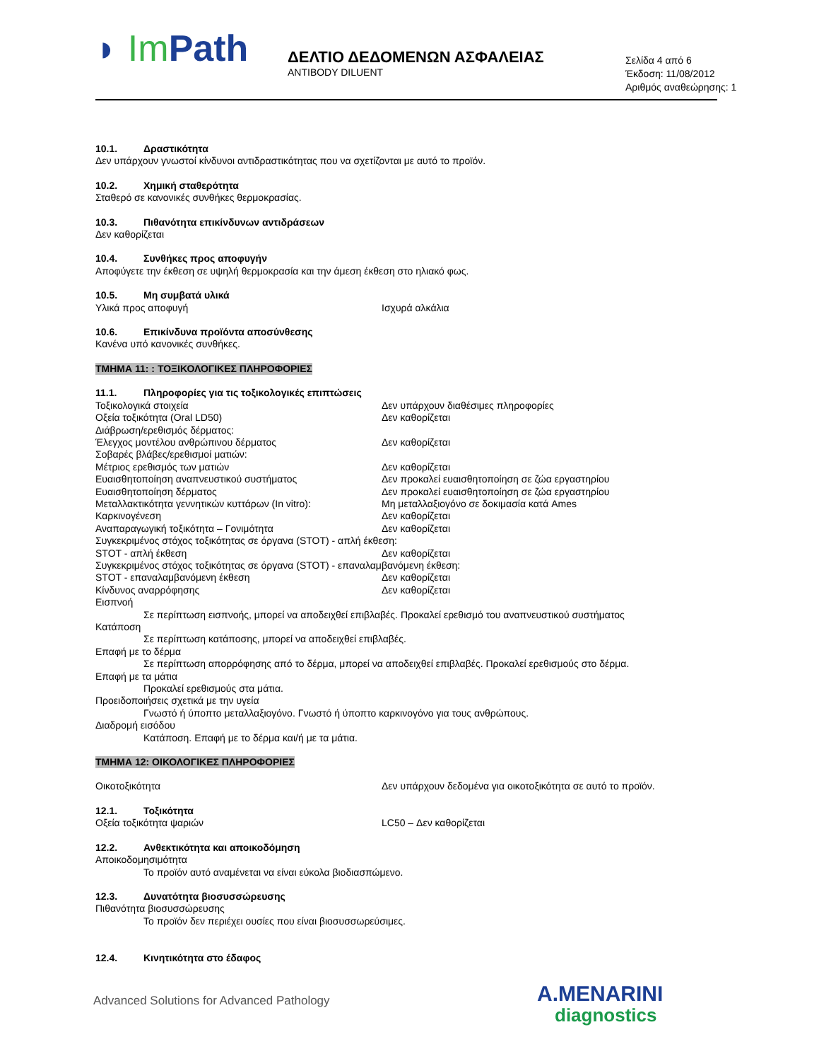◗ Im Path
ΔΕΛΤΙΟ ΔΕΔΟΜΕΝΩΝ ΑΣΦΑΛΕΙΑΣ
ANTIBODY DILUENT
Σελίδα 4 από 6
Έκδοση: 11/08/2012
Αριθμός αναθεώρησης: 1
10.1. Δραστικότητα
Δεν υπάρχουν γνωστοί κίνδυνοι αντιδραστικότητας που να σχετίζονται με αυτό το προϊόν.
10.2. Χημική σταθερότητα
Σταθερό σε κανονικές συνθήκες θερμοκρασίας.
10.3. Πιθανότητα επικίνδυνων αντιδράσεων
Δεν καθορίζεται
10.4. Συνθήκες προς αποφυγήν
Αποφύγετε την έκθεση σε υψηλή θερμοκρασία και την άμεση έκθεση στο ηλιακό φως.
10.5. Μη συμβατά υλικά
Υλικά προς αποφυγή Ισχυρά αλκάλια
10.6. Επικίνδυνα προϊόντα αποσύνθεσης
Κανένα υπό κανονικές συνθήκες.
ΤΜΗΜΑ 11: : ΤΟΞΙΚΟΛΟΓΙΚΕΣ ΠΛΗΡΟΦΟΡΙΕΣ
11.1. Πληροφορίες για τις τοξικολογικές επιπτώσεις
Τοξικολογικά στοιχεία Δεν υπάρχουν διαθέσιμες πληροφορίες
Οξεία τοξικότητα (Oral LD50) Δεν καθορίζεται
Διάβρωση/ερεθισμός δέρματος:
Έλεγχος μοντέλου ανθρώπινου δέρματος Δεν καθορίζεται
Σοβαρές βλάβες/ερεθισμοί ματιών:
Μέτριος ερεθισμός των ματιών Δεν καθορίζεται
Ευαισθητοποίηση αναπνευστικού συστήματος Δεν προκαλεί ευαισθητοποίηση σε ζώα εργαστηρίου
Ευαισθητοποίηση δέρματος Δεν προκαλεί ευαισθητοποίηση σε ζώα εργαστηρίου
Μεταλλακτικότητα γεννητικών κυττάρων (In vitro): Μη μεταλλαξιογόνο σε δοκιμασία κατά Ames
Καρκινογένεση Δεν καθορίζεται
Αναπαραγωγική τοξικότητα – Γονιμότητα Δεν καθορίζεται
Συγκεκριμένος στόχος τοξικότητας σε όργανα (STOT) - απλή έκθεση:
STOT - απλή έκθεση Δεν καθορίζεται
Συγκεκριμένος στόχος τοξικότητας σε όργανα (STOT) - επαναλαμβανόμενη έκθεση:
STOT - επαναλαμβανόμενη έκθεση Δεν καθορίζεται
Κίνδυνος αναρρόφησης Δεν καθορίζεται
Εισπνοή
Σε περίπτωση εισπνοής, μπορεί να αποδειχθεί επιβλαβές. Προκαλεί ερεθισμό του αναπνευστικού συστήματος
Κατάποση
Σε περίπτωση κατάποσης, μπορεί να αποδειχθεί επιβλαβές.
Επαφή με το δέρμα
Σε περίπτωση απορρόφησης από το δέρμα, μπορεί να αποδειχθεί επιβλαβές. Προκαλεί ερεθισμούς στο δέρμα.
Επαφή με τα μάτια
Προκαλεί ερεθισμούς στα μάτια.
Προειδοποιήσεις σχετικά με την υγεία
Γνωστό ή ύποπτο μεταλλαξιογόνο. Γνωστό ή ύποπτο καρκινογόνο για τους ανθρώπους.
Διαδρομή εισόδου
Κατάποση. Επαφή με το δέρμα και/ή με τα μάτια.
ΤΜΗΜΑ 12: ΟΙΚΟΛΟΓΙΚΕΣ ΠΛΗΡΟΦΟΡΙΕΣ
Οικοτοξικότητα Δεν υπάρχουν δεδομένα για οικοτοξικότητα σε αυτό το προϊόν.
12.1. Τοξικότητα
Οξεία τοξικότητα ψαριών LC50 – Δεν καθορίζεται
12.2. Ανθεκτικότητα και αποικοδόμηση
Αποικοδομησιμότητα
Το προϊόν αυτό αναμένεται να είναι εύκολα βιοδιασπώμενο.
12.3. Δυνατότητα βιοσυσσώρευσης
Πιθανότητα βιοσυσσώρευσης
Το προϊόν δεν περιέχει ουσίες που είναι βιοσυσσωρεύσιμες.
12.4. Κινητικότητα στο έδαφος
Advanced Solutions for Advanced Pathology
A.MENARINI
diagnostics